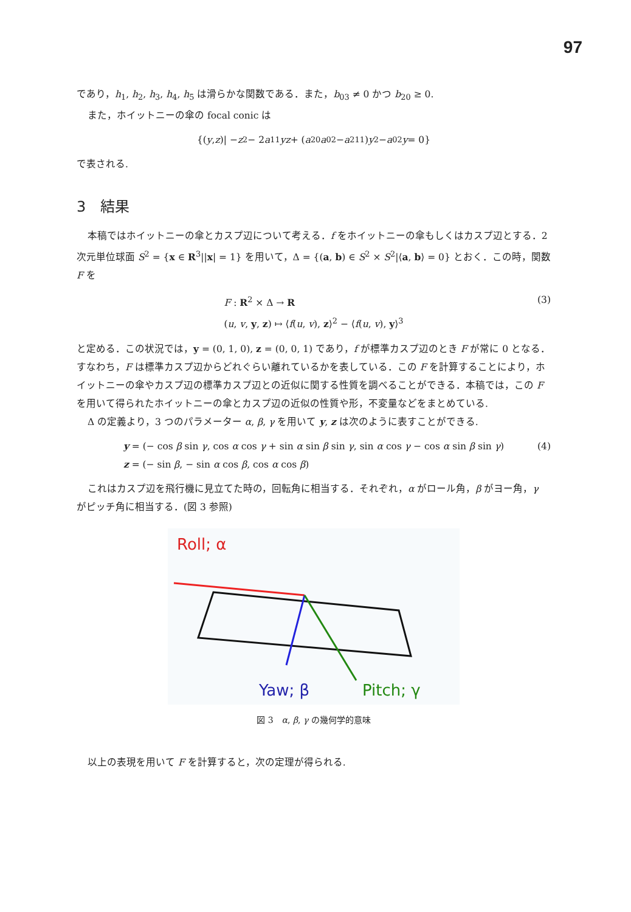97
であり，h<sub>1</sub>, h<sub>2</sub>, h<sub>3</sub>, h<sub>4</sub>, h<sub>5</sub> は滑らかな関数である．また，b<sub>03</sub> ≠ 0 かつ b<sub>20</sub> ≥ 0.
また，ホイットニーの傘の focal conic は
{(y, z)| − z<sup>2</sup> − 2 a<sub>11</sub> yz + (a<sub>20</sub> a<sub>02</sub> − a<sup>2</sup><sub>11</sub>) y<sup>2</sup> − a<sub>02</sub> y = 0}
で表される.
3　結果
本稿ではホイットニーの傘とカスプ辺について考える．f をホイットニーの傘もしくはカスプ辺とする．2 次元単位球面 S<sup>2</sup> = {x ∈ R<sup>3</sup>||x| = 1} を用いて，Δ = {(a, b) ∈ S<sup>2</sup> × S<sup>2</sup>|⟨a, b⟩ = 0} とおく．この時，関数 F を
F : R<sup>2</sup> × Δ → R
(u, v, y, z) ↦ ⟨f(u, v), z⟩<sup>2</sup> − ⟨f(u, v), y⟩<sup>3</sup>
(3)
と定める．この状況では，y = (0, 1, 0), z = (0, 0, 1) であり，f が標準カスプ辺のとき F が常に 0 となる．すなわち，F は標準カスプ辺からどれぐらい離れているかを表している．この F を計算することにより，ホイットニーの傘やカスプ辺の標準カスプ辺との近似に関する性質を調べることができる．本稿では，この F を用いて得られたホイットニーの傘とカスプ辺の近似の性質や形，不変量などをまとめている.
Δ の定義より，3 つのパラメーター α, β, γ を用いて y, z は次のように表すことができる.
y = (− cos β sin γ, cos α cos γ + sin α sin β sin γ, sin α cos γ − cos α sin β sin γ)
z = (− sin β, − sin α cos β, cos α cos β)
(4)
これはカスプ辺を飛行機に見立てた時の，回転角に相当する．それぞれ，α がロール角，β がヨー角，γ がピッチ角に相当する．(図 3 参照)
Roll; α
Yaw; β
Pitch; γ
図 3　α, β, γ の幾何学的意味
以上の表現を用いて F を計算すると，次の定理が得られる.